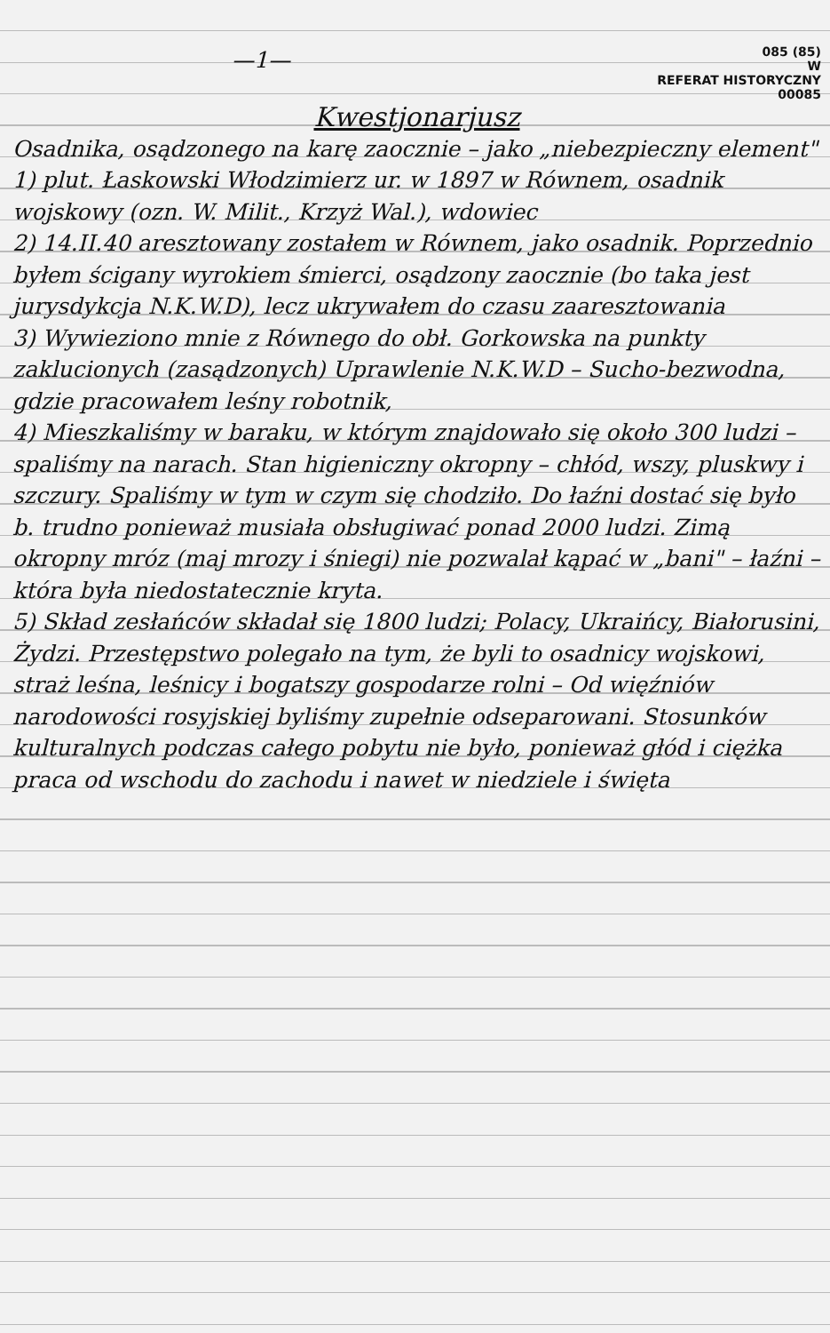—1—
085 (85)
W
REFERAT HISTORYCZNY
00085
Kwestjonarjusz
Osadnika, osądzonego na karę zaocznie – jako „niebezpieczny element"
1) plut. Łaskowski Włodzimierz ur. w 1897 w Równem, osadnik wojskowy (ozn. W. Milit., Krzyż Wal.), wdowiec
2) 14.II.40 aresztowany zostałem w Równem, jako osadnik. Poprzednio byłem ścigany wyrokiem śmierci, osądzony zaocznie (bo taka jest jurysdykcja N.K.W.D), lecz ukrywałem do czasu zaaresztowania
3) Wywieziono mnie z Równego do obł. Gorkowska na punkty zaklucionych (zasądzonych) Uprawlenie N.K.W.D – Sucho-bezwodna, gdzie pracowałem leśny robotnik,
4) Mieszkaliśmy w baraku, w którym znajdowało się około 300 ludzi – spaliśmy na narach. Stan higieniczny okropny – chłód, wszy, pluskwy i szczury. Spaliśmy w tym w czym się chodziło. Do łaźni dostać się było b. trudno ponieważ musiała obsługiwać ponad 2000 ludzi. Zimą okropny mróz (maj mrozy i śniegi) nie pozwalał kąpać w „bani" – łaźni – która była niedostatecznie kryta.
5) Skład zesłańców składał się 1800 ludzi; Polacy, Ukraińcy, Białorusini, Żydzi. Przestępstwo polegało na tym, że byli to osadnicy wojskowi, straż leśna, leśnicy i bogatszy gospodarze rolni – Od więźniów narodowości rosyjskiej byliśmy zupełnie odseparowani. Stosunków kulturalnych podczas całego pobytu nie było, ponieważ głód i ciężka praca od wschodu do zachodu i nawet w niedziele i święta